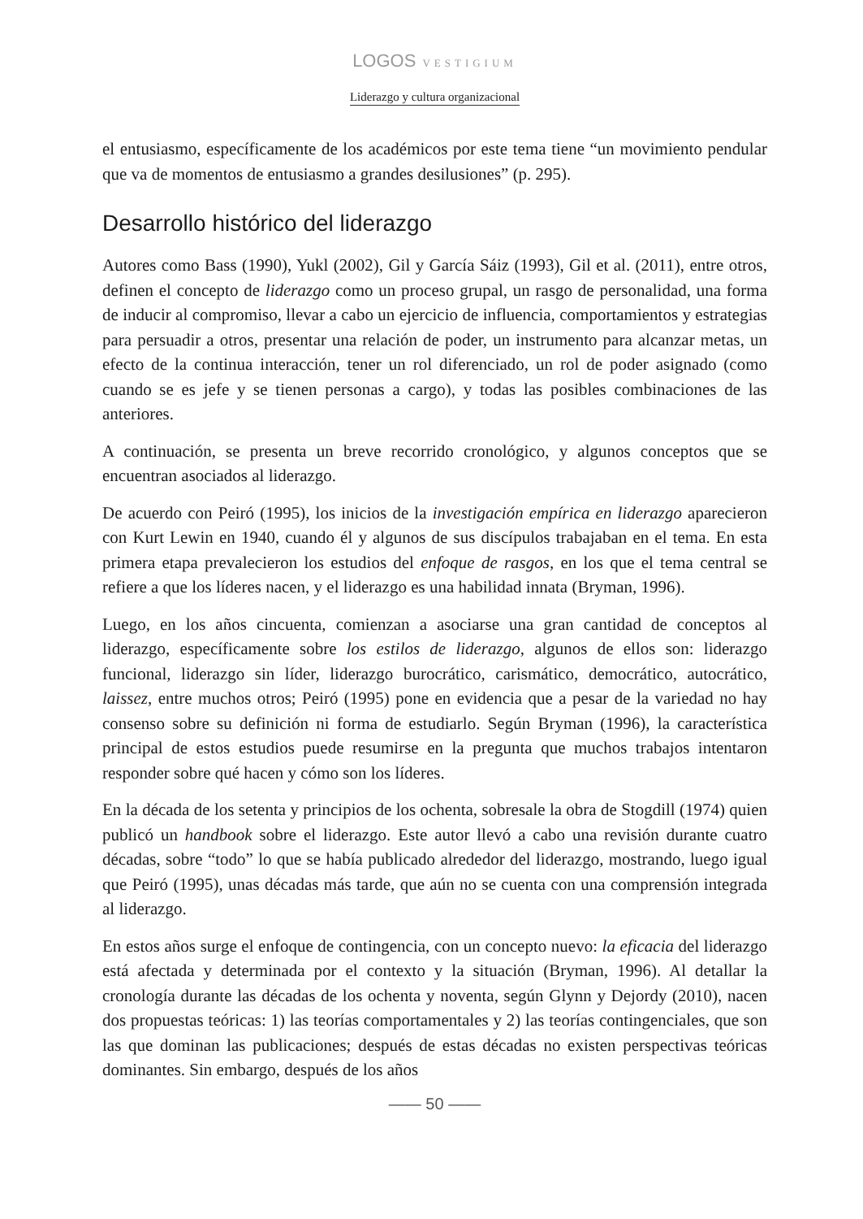LOGOS VESTIGIUM
Liderazgo y cultura organizacional
el entusiasmo, específicamente de los académicos por este tema tiene “un movimiento pendular que va de momentos de entusiasmo a grandes desilusiones” (p. 295).
Desarrollo histórico del liderazgo
Autores como Bass (1990), Yukl (2002), Gil y García Sáiz (1993), Gil et al. (2011), entre otros, definen el concepto de liderazgo como un proceso grupal, un rasgo de personalidad, una forma de inducir al compromiso, llevar a cabo un ejercicio de influencia, comportamientos y estrategias para persuadir a otros, presentar una relación de poder, un instrumento para alcanzar metas, un efecto de la continua interacción, tener un rol diferenciado, un rol de poder asignado (como cuando se es jefe y se tienen personas a cargo), y todas las posibles combinaciones de las anteriores.
A continuación, se presenta un breve recorrido cronológico, y algunos conceptos que se encuentran asociados al liderazgo.
De acuerdo con Peiró (1995), los inicios de la investigación empírica en liderazgo aparecieron con Kurt Lewin en 1940, cuando él y algunos de sus discípulos trabajaban en el tema. En esta primera etapa prevalecieron los estudios del enfoque de rasgos, en los que el tema central se refiere a que los líderes nacen, y el liderazgo es una habilidad innata (Bryman, 1996).
Luego, en los años cincuenta, comienzan a asociarse una gran cantidad de conceptos al liderazgo, específicamente sobre los estilos de liderazgo, algunos de ellos son: liderazgo funcional, liderazgo sin líder, liderazgo burocrático, carismático, democrático, autocrático, laissez, entre muchos otros; Peiró (1995) pone en evidencia que a pesar de la variedad no hay consenso sobre su definición ni forma de estudiarlo. Según Bryman (1996), la característica principal de estos estudios puede resumirse en la pregunta que muchos trabajos intentaron responder sobre qué hacen y cómo son los líderes.
En la década de los setenta y principios de los ochenta, sobresale la obra de Stogdill (1974) quien publicó un handbook sobre el liderazgo. Este autor llevó a cabo una revisión durante cuatro décadas, sobre “todo” lo que se había publicado alrededor del liderazgo, mostrando, luego igual que Peiró (1995), unas décadas más tarde, que aún no se cuenta con una comprensión integrada al liderazgo.
En estos años surge el enfoque de contingencia, con un concepto nuevo: la eficacia del liderazgo está afectada y determinada por el contexto y la situación (Bryman, 1996). Al detallar la cronología durante las décadas de los ochenta y noventa, según Glynn y Dejordy (2010), nacen dos propuestas teóricas: 1) las teorías comportamentales y 2) las teorías contingenciales, que son las que dominan las publicaciones; después de estas décadas no existen perspectivas teóricas dominantes. Sin embargo, después de los años
—— 50 ——